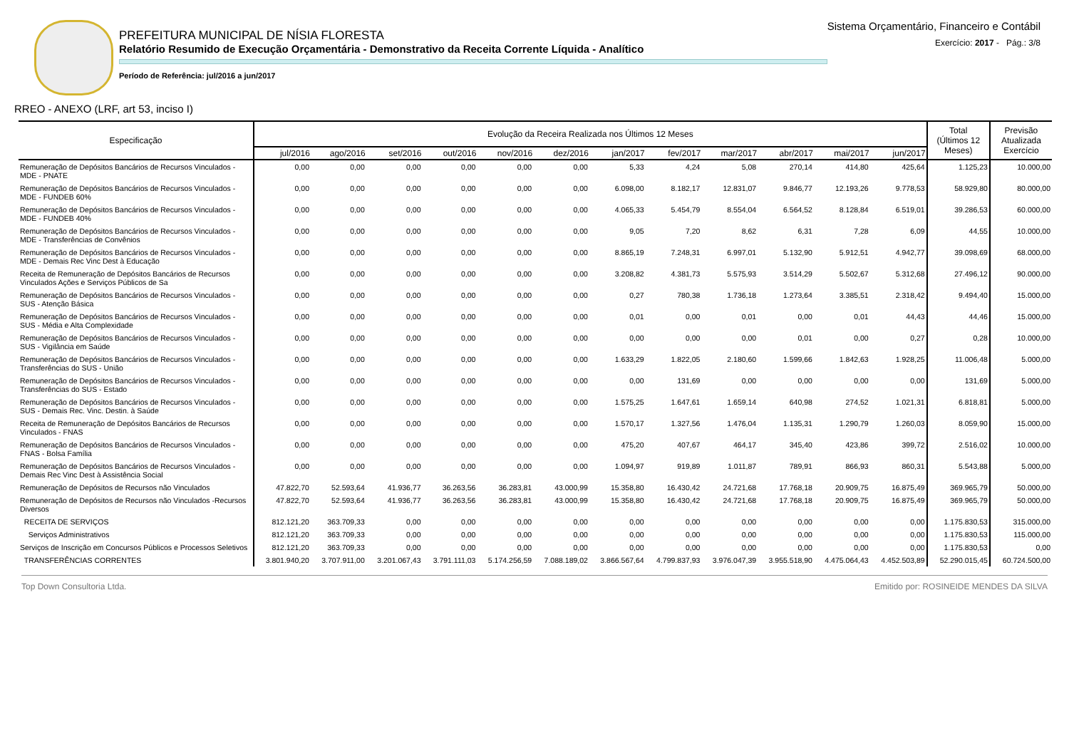PREFEITURA MUNICIPAL DE NÍSIA FLORESTA
Relatório Resumido de Execução Orçamentária - Demonstrativo da Receita Corrente Líquida - Analítico
Período de Referência: jul/2016 a jun/2017
Sistema Orçamentário, Financeiro e Contábil
Exercício: 2017 - Pág.: 3/8
RREO - ANEXO (LRF, art 53, inciso I)
| Especificação | Evolução da Receira Realizada nos Últimos 12 Meses | | | | | | | | | | | | Total (Últimos 12 Meses) | Previsão Atualizada Exercício |
| --- | --- | --- | --- | --- | --- | --- | --- | --- | --- | --- | --- | --- | --- | --- |
| | jul/2016 | ago/2016 | set/2016 | out/2016 | nov/2016 | dez/2016 | jan/2017 | fev/2017 | mar/2017 | abr/2017 | mai/2017 | jun/2017 | | |
| Remuneração de Depósitos Bancários de Recursos Vinculados - MDE - PNATE | 0,00 | 0,00 | 0,00 | 0,00 | 0,00 | 0,00 | 5,33 | 4,24 | 5,08 | 270,14 | 414,80 | 425,64 | 1.125,23 | 10.000,00 |
| Remuneração de Depósitos Bancários de Recursos Vinculados - MDE - FUNDEB 60% | 0,00 | 0,00 | 0,00 | 0,00 | 0,00 | 0,00 | 6.098,00 | 8.182,17 | 12.831,07 | 9.846,77 | 12.193,26 | 9.778,53 | 58.929,80 | 80.000,00 |
| Remuneração de Depósitos Bancários de Recursos Vinculados - MDE - FUNDEB 40% | 0,00 | 0,00 | 0,00 | 0,00 | 0,00 | 0,00 | 4.065,33 | 5.454,79 | 8.554,04 | 6.564,52 | 8.128,84 | 6.519,01 | 39.286,53 | 60.000,00 |
| Remuneração de Depósitos Bancários de Recursos Vinculados - MDE - Transferências de Convênios | 0,00 | 0,00 | 0,00 | 0,00 | 0,00 | 0,00 | 9,05 | 7,20 | 8,62 | 6,31 | 7,28 | 6,09 | 44,55 | 10.000,00 |
| Remuneração de Depósitos Bancários de Recursos Vinculados - MDE - Demais Rec Vinc Dest à Educação | 0,00 | 0,00 | 0,00 | 0,00 | 0,00 | 0,00 | 8.865,19 | 7.248,31 | 6.997,01 | 5.132,90 | 5.912,51 | 4.942,77 | 39.098,69 | 68.000,00 |
| Receita de Remuneração de Depósitos Bancários de Recursos Vinculados Ações e Serviços Públicos de Sa | 0,00 | 0,00 | 0,00 | 0,00 | 0,00 | 0,00 | 3.208,82 | 4.381,73 | 5.575,93 | 3.514,29 | 5.502,67 | 5.312,68 | 27.496,12 | 90.000,00 |
| Remuneração de Depósitos Bancários de Recursos Vinculados - SUS - Atenção Básica | 0,00 | 0,00 | 0,00 | 0,00 | 0,00 | 0,00 | 0,27 | 780,38 | 1.736,18 | 1.273,64 | 3.385,51 | 2.318,42 | 9.494,40 | 15.000,00 |
| Remuneração de Depósitos Bancários de Recursos Vinculados - SUS - Média e Alta Complexidade | 0,00 | 0,00 | 0,00 | 0,00 | 0,00 | 0,00 | 0,01 | 0,00 | 0,01 | 0,00 | 0,01 | 44,43 | 44,46 | 15.000,00 |
| Remuneração de Depósitos Bancários de Recursos Vinculados - SUS - Vigilância em Saúde | 0,00 | 0,00 | 0,00 | 0,00 | 0,00 | 0,00 | 0,00 | 0,00 | 0,00 | 0,01 | 0,00 | 0,27 | 0,28 | 10.000,00 |
| Remuneração de Depósitos Bancários de Recursos Vinculados - Transferências do SUS - União | 0,00 | 0,00 | 0,00 | 0,00 | 0,00 | 0,00 | 1.633,29 | 1.822,05 | 2.180,60 | 1.599,66 | 1.842,63 | 1.928,25 | 11.006,48 | 5.000,00 |
| Remuneração de Depósitos Bancários de Recursos Vinculados - Transferências do SUS - Estado | 0,00 | 0,00 | 0,00 | 0,00 | 0,00 | 0,00 | 0,00 | 131,69 | 0,00 | 0,00 | 0,00 | 0,00 | 131,69 | 5.000,00 |
| Remuneração de Depósitos Bancários de Recursos Vinculados - SUS - Demais Rec. Vinc. Destin. à Saúde | 0,00 | 0,00 | 0,00 | 0,00 | 0,00 | 0,00 | 1.575,25 | 1.647,61 | 1.659,14 | 640,98 | 274,52 | 1.021,31 | 6.818,81 | 5.000,00 |
| Receita de Remuneração de Depósitos Bancários de Recursos Vinculados - FNAS | 0,00 | 0,00 | 0,00 | 0,00 | 0,00 | 0,00 | 1.570,17 | 1.327,56 | 1.476,04 | 1.135,31 | 1.290,79 | 1.260,03 | 8.059,90 | 15.000,00 |
| Remuneração de Depósitos Bancários de Recursos Vinculados - FNAS - Bolsa Família | 0,00 | 0,00 | 0,00 | 0,00 | 0,00 | 0,00 | 475,20 | 407,67 | 464,17 | 345,40 | 423,86 | 399,72 | 2.516,02 | 10.000,00 |
| Remuneração de Depósitos Bancários de Recursos Vinculados -Demais Rec Vinc Dest à Assistência Social | 0,00 | 0,00 | 0,00 | 0,00 | 0,00 | 0,00 | 1.094,97 | 919,89 | 1.011,87 | 789,91 | 866,93 | 860,31 | 5.543,88 | 5.000,00 |
| Remuneração de Depósitos de Recursos não Vinculados | 47.822,70 | 52.593,64 | 41.936,77 | 36.263,56 | 36.283,81 | 43.000,99 | 15.358,80 | 16.430,42 | 24.721,68 | 17.768,18 | 20.909,75 | 16.875,49 | 369.965,79 | 50.000,00 |
| Remuneração de Depósitos de Recursos não Vinculados -Recursos Diversos | 47.822,70 | 52.593,64 | 41.936,77 | 36.263,56 | 36.283,81 | 43.000,99 | 15.358,80 | 16.430,42 | 24.721,68 | 17.768,18 | 20.909,75 | 16.875,49 | 369.965,79 | 50.000,00 |
| RECEITA DE SERVIÇOS | 812.121,20 | 363.709,33 | 0,00 | 0,00 | 0,00 | 0,00 | 0,00 | 0,00 | 0,00 | 0,00 | 0,00 | 0,00 | 1.175.830,53 | 315.000,00 |
| Serviços Administrativos | 812.121,20 | 363.709,33 | 0,00 | 0,00 | 0,00 | 0,00 | 0,00 | 0,00 | 0,00 | 0,00 | 0,00 | 0,00 | 1.175.830,53 | 115.000,00 |
| Serviços de Inscrição em Concursos Públicos e Processos Seletivos | 812.121,20 | 363.709,33 | 0,00 | 0,00 | 0,00 | 0,00 | 0,00 | 0,00 | 0,00 | 0,00 | 0,00 | 0,00 | 1.175.830,53 | 0,00 |
| TRANSFERÊNCIAS CORRENTES | 3.801.940,20 | 3.707.911,00 | 3.201.067,43 | 3.791.111,03 | 5.174.256,59 | 7.088.189,02 | 3.866.567,64 | 4.799.837,93 | 3.976.047,39 | 3.955.518,90 | 4.475.064,43 | 4.452.503,89 | 52.290.015,45 | 60.724.500,00 |
Top Down Consultoria Ltda. Emitido por: ROSINEIDE MENDES DA SILVA